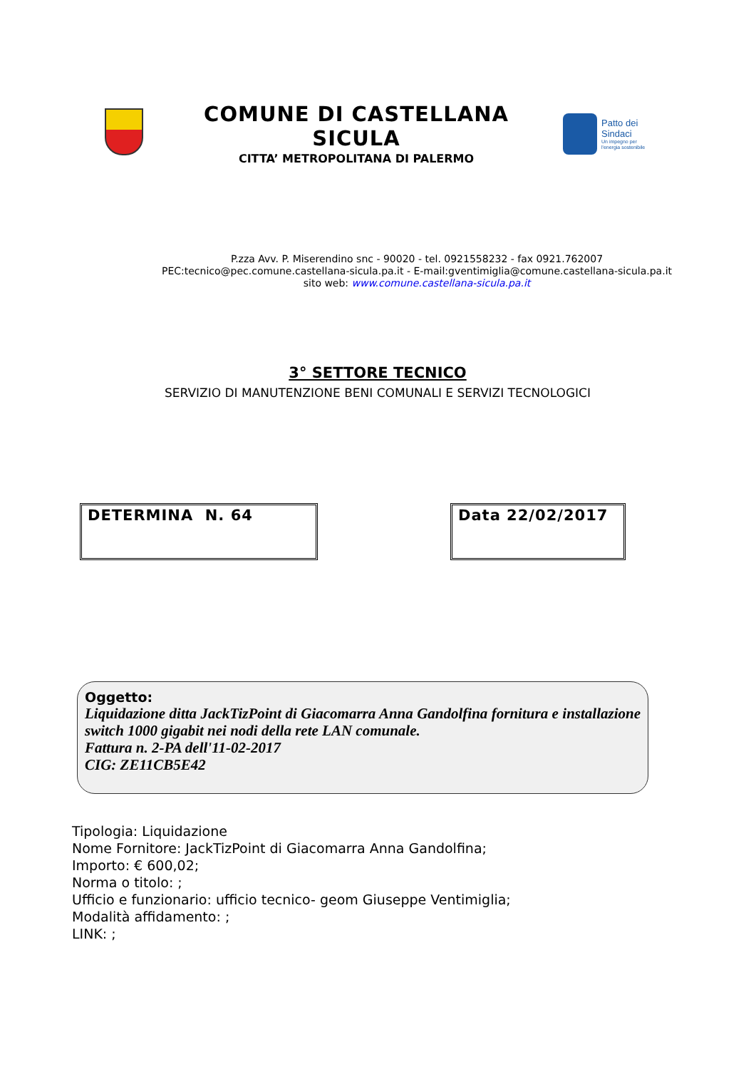COMUNE DI CASTELLANA SICULA
CITTA’ METROPOLITANA DI PALERMO
Patto dei
Sindaci
Un impegno per
l'energia sostenibile
P.zza Avv. P. Miserendino snc - 90020 - tel. 0921558232 - fax 0921.762007
PEC:tecnico@pec.comune.castellana-sicula.pa.it - E-mail:gventimiglia@comune.castellana-sicula.pa.it
sito web: www.comune.castellana-sicula.pa.it
3° SETTORE TECNICO
SERVIZIO DI MANUTENZIONE BENI COMUNALI E SERVIZI TECNOLOGICI
DETERMINA N. 64 Data 22/02/2017
Oggetto:
Liquidazione ditta JackTizPoint di Giacomarra Anna Gandolfina fornitura e installazione switch 1000 gigabit nei nodi della rete LAN comunale.
Fattura n. 2-PA dell'11-02-2017
CIG: ZE11CB5E42
Tipologia: Liquidazione
Nome Fornitore: JackTizPoint di Giacomarra Anna Gandolfina;
Importo: € 600,02;
Norma o titolo: ;
Ufficio e funzionario: ufficio tecnico- geom Giuseppe Ventimiglia;
Modalità affidamento: ;
LINK: ;